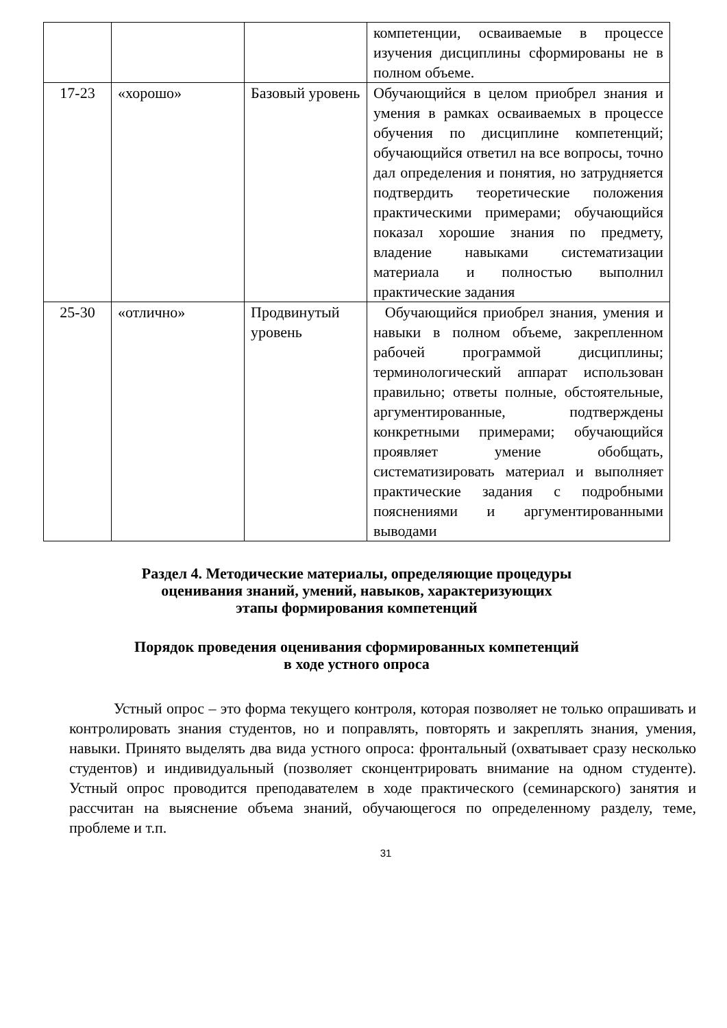| | | | компетенции, осваиваемые в процессе изучения дисциплины сформированы не в полном объеме. |
| 17-23 | «хорошо» | Базовый уровень | Обучающийся в целом приобрел знания и умения в рамках осваиваемых в процессе обучения по дисциплине компетенций; обучающийся ответил на все вопросы, точно дал определения и понятия, но затрудняется подтвердить теоретические положения практическими примерами; обучающийся показал хорошие знания по предмету, владение навыками систематизации материала и полностью выполнил практические задания |
| 25-30 | «отлично» | Продвинутый уровень | Обучающийся приобрел знания, умения и навыки в полном объеме, закрепленном рабочей программой дисциплины; терминологический аппарат использован правильно; ответы полные, обстоятельные, аргументированные, подтверждены конкретными примерами; обучающийся проявляет умение обобщать, систематизировать материал и выполняет практические задания с подробными пояснениями и аргументированными выводами |
Раздел 4. Методические материалы, определяющие процедуры
оценивания знаний, умений, навыков, характеризующих
этапы формирования компетенций
Порядок проведения оценивания сформированных компетенций
в ходе устного опроса
Устный опрос – это форма текущего контроля, которая позволяет не только опрашивать и контролировать знания студентов, но и поправлять, повторять и закреплять знания, умения, навыки. Принято выделять два вида устного опроса: фронтальный (охватывает сразу несколько студентов) и индивидуальный (позволяет сконцентрировать внимание на одном студенте). Устный опрос проводится преподавателем в ходе практического (семинарского) занятия и рассчитан на выяснение объема знаний, обучающегося по определенному разделу, теме, проблеме и т.п.
31